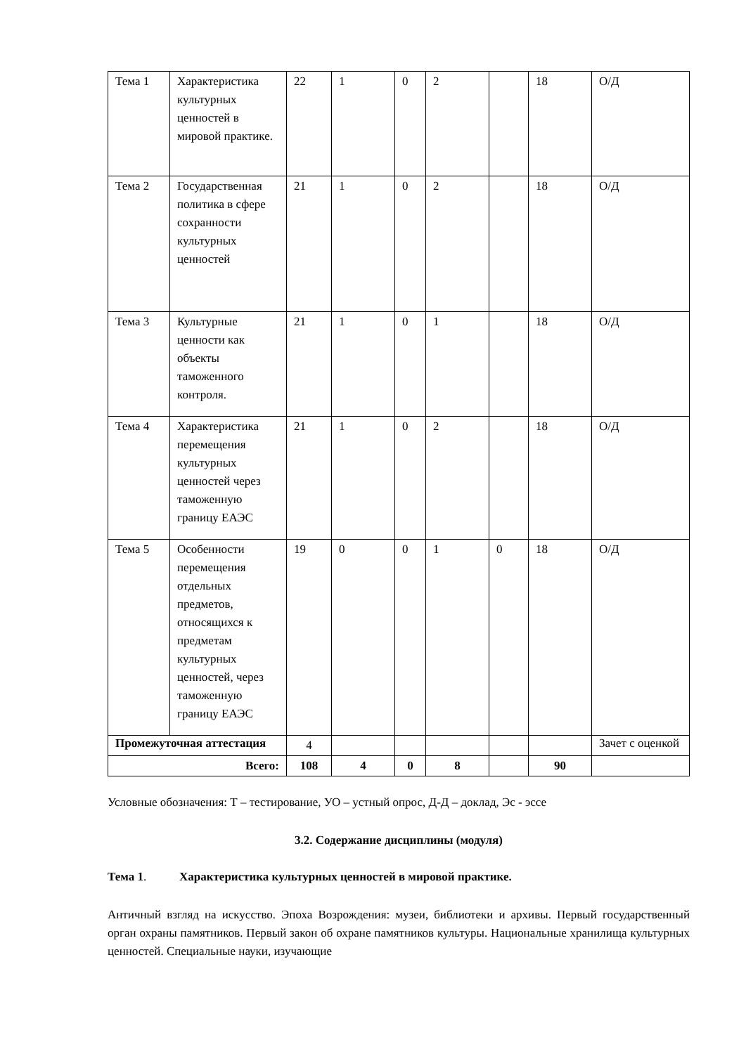| Тема 1 | Характеристика культурных ценностей в мировой практике. | 22 | 1 | 0 | 2 | | 18 | О/Д |
| Тема 2 | Государственная политика в сфере сохранности культурных ценностей | 21 | 1 | 0 | 2 | | 18 | О/Д |
| Тема 3 | Культурные ценности как объекты таможенного контроля. | 21 | 1 | 0 | 1 | | 18 | О/Д |
| Тема 4 | Характеристика перемещения культурных ценностей через таможенную границу ЕАЭС | 21 | 1 | 0 | 2 | | 18 | О/Д |
| Тема 5 | Особенности перемещения отдельных предметов, относящихся к предметам культурных ценностей, через таможенную границу ЕАЭС | 19 | 0 | 0 | 1 | 0 | 18 | О/Д |
| Промежуточная аттестация | | 4 | | | | | | Зачет с оценкой |
| Всего: | | 108 | 4 | 0 | 8 | | 90 | |
Условные обозначения: Т – тестирование, УО – устный опрос, Д-Д – доклад, Эс - эссе
3.2. Содержание дисциплины (модуля)
Тема 1. Характеристика культурных ценностей в мировой практике.
Античный взгляд на искусство. Эпоха Возрождения: музеи, библиотеки и архивы. Первый государственный орган охраны памятников. Первый закон об охране памятников культуры. Национальные хранилища культурных ценностей. Специальные науки, изучающие